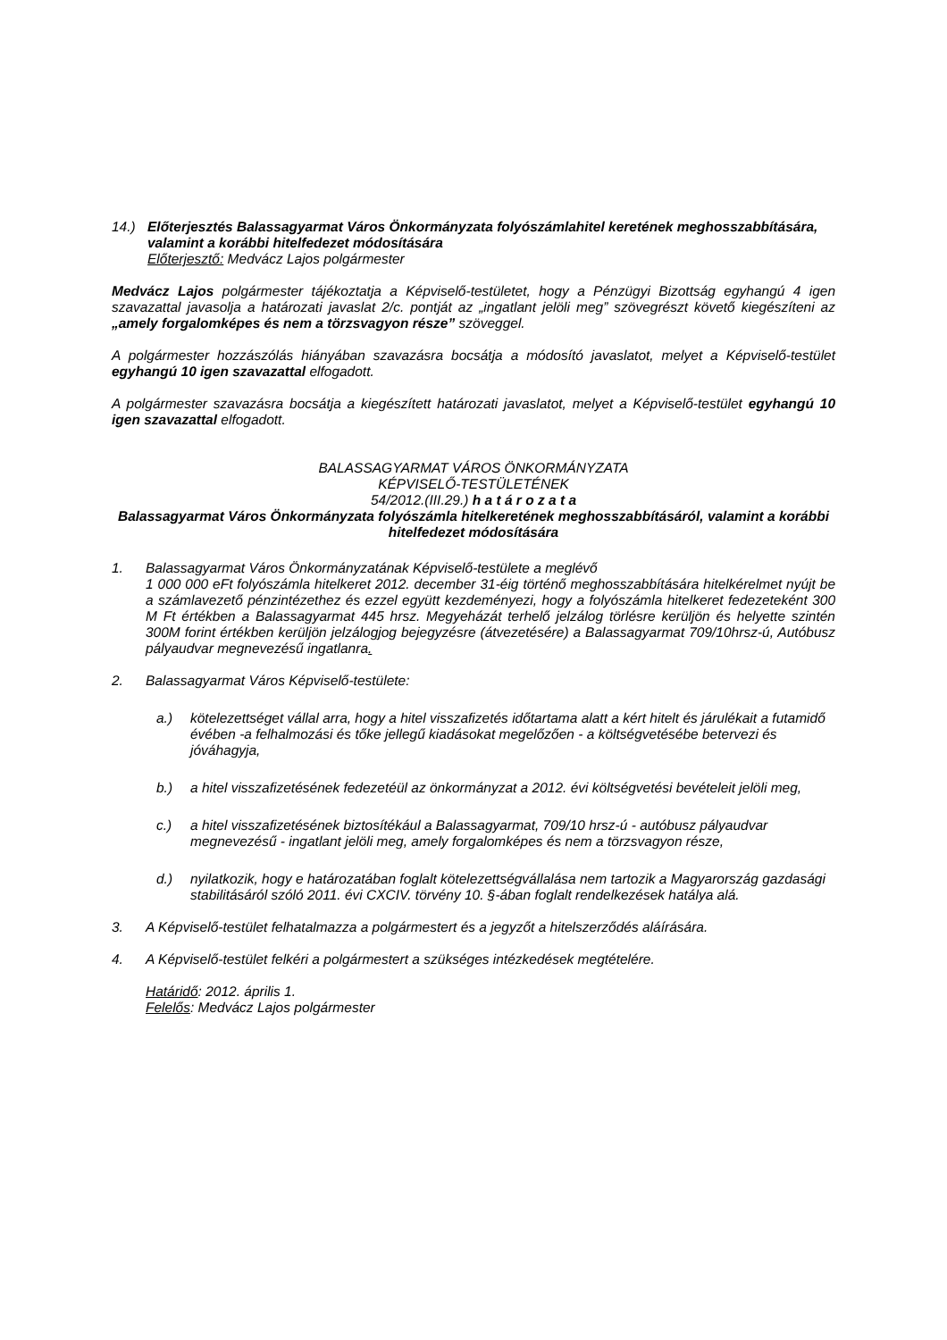14.) Előterjesztés Balassagyarmat Város Önkormányzata folyószámlahitel keretének meghosszabbítására, valamint a korábbi hitelfedezet módosítására
Előterjesztő: Medvácz Lajos polgármester
Medvácz Lajos polgármester tájékoztatja a Képviselő-testületet, hogy a Pénzügyi Bizottság egyhangú 4 igen szavazattal javasolja a határozati javaslat 2/c. pontját az „ingatlant jelöli meg” szövegrészt követő kiegészíteni az „amely forgalomképes és nem a törzsvagyon része” szöveggel.
A polgármester hozzászólás hiányában szavazásra bocsátja a módosító javaslatot, melyet a Képviselő-testület egyhangú 10 igen szavazattal elfogadott.
A polgármester szavazásra bocsátja a kiegészített határozati javaslatot, melyet a Képviselő-testület egyhangú 10 igen szavazattal elfogadott.
BALASSAGYARMAT VÁROS ÖNKORMÁNYZATA
KÉPVISELŐ-TESTÜLETÉNEK
54/2012.(III.29.) h a t á r o z a t a
Balassagyarmat Város Önkormányzata folyószámla hitelkeretének meghosszabbításáról, valamint a korábbi hitelfedezet módosítására
1. Balassagyarmat Város Önkormányzatának Képviselő-testülete a meglévő
1 000 000 eFt folyószámla hitelkeret 2012. december 31-éig történő meghosszabbítására hitelkérelmet nyújt be a számlavezető pénzintézethez és ezzel együtt kezdeményezi, hogy a folyószámla hitelkeret fedezeteként 300 M Ft értékben a Balassagyarmat 445 hrsz. Megyeházát terhelő jelzálog törlésre kerüljön és helyette szintén 300M forint értékben kerüljön jelzálogjog bejegyzésre (átvezetésére) a Balassagyarmat 709/10hrsz-ú, Autóbusz pályaudvar megnevezésű ingatlanra.
2. Balassagyarmat Város Képviselő-testülete:
a.) kötelezettséget vállal arra, hogy a hitel visszafizetés időtartama alatt a kért hitelt és járulékait a futamidő évében -a felhalmozási és tőke jellegű kiadásokat megelőzően - a költségvetésébe betervezi és jóváhagyja,
b.) a hitel visszafizetésének fedezetéül az önkormányzat a 2012. évi költségvetési bevételeit jelöli meg,
c.) a hitel visszafizetésének biztosítékául a Balassagyarmat, 709/10 hrsz-ú - autóbusz pályaudvar megnevezésű - ingatlant jelöli meg, amely forgalomképes és nem a törzsvagyon része,
d.) nyilatkozik, hogy e határozatában foglalt kötelezettségvállalása nem tartozik a Magyarország gazdasági stabilitásáról szóló 2011. évi CXCIV. törvény 10. §-ában foglalt rendelkezések hatálya alá.
3. A Képviselő-testület felhatalmazza a polgármestert és a jegyzőt a hitelszerződés aláírására.
4. A Képviselő-testület felkéri a polgármestert a szükséges intézkedések megtételére.
Határidő: 2012. április 1.
Felelős: Medvácz Lajos polgármester